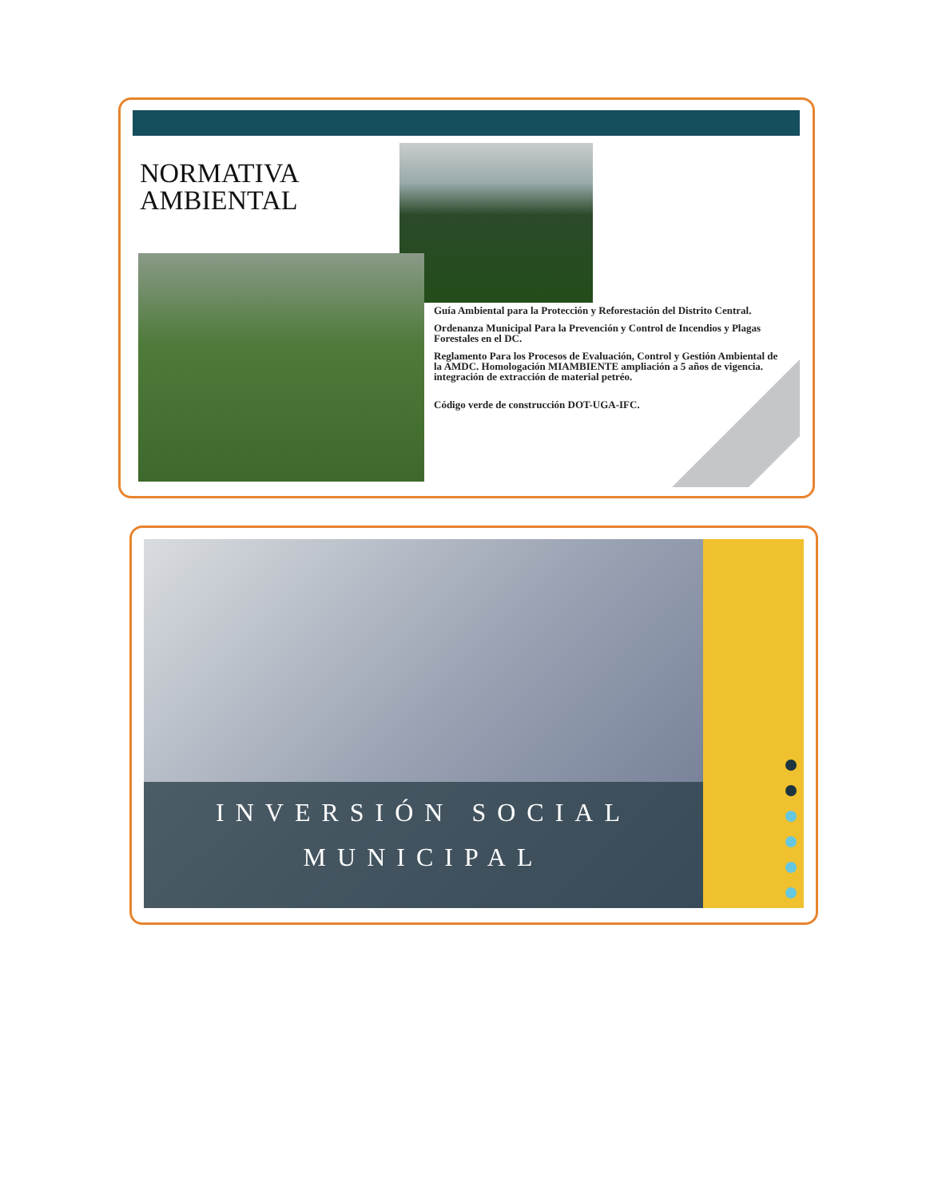NORMATIVA
AMBIENTAL
Guía Ambiental para la Protección y Reforestación del Distrito Central.
Ordenanza Municipal Para la Prevención y Control de Incendios y Plagas Forestales en el DC.
Reglamento Para los Procesos de Evaluación, Control y Gestión Ambiental de la AMDC. Homologación MIAMBIENTE ampliación a 5 años de vigencia. integración de extracción de material petréo.
Código verde de construcción DOT-UGA-IFC.
INVERSIÓN SOCIAL
MUNICIPAL